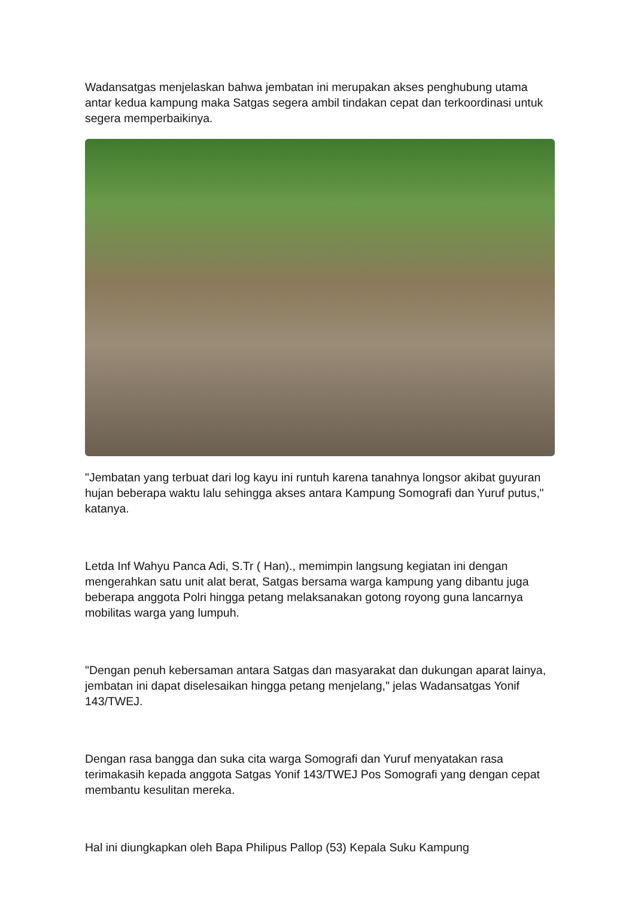Wadansatgas menjelaskan bahwa jembatan ini merupakan akses penghubung utama antar kedua kampung maka Satgas segera ambil tindakan cepat dan terkoordinasi untuk segera memperbaikinya.
"Jembatan yang terbuat dari log kayu ini runtuh karena tanahnya longsor akibat guyuran hujan beberapa waktu lalu sehingga akses antara Kampung Somografi dan Yuruf putus," katanya.
Letda Inf Wahyu Panca Adi, S.Tr ( Han)., memimpin langsung kegiatan ini dengan mengerahkan satu unit alat berat, Satgas bersama warga kampung yang dibantu juga beberapa anggota Polri hingga petang melaksanakan gotong royong guna lancarnya mobilitas warga yang lumpuh.
"Dengan penuh kebersaman antara Satgas dan masyarakat dan dukungan aparat lainya, jembatan ini dapat diselesaikan hingga petang menjelang," jelas Wadansatgas Yonif 143/TWEJ.
Dengan rasa bangga dan suka cita warga Somografi dan Yuruf menyatakan rasa terimakasih kepada anggota Satgas Yonif 143/TWEJ Pos Somografi yang dengan cepat membantu kesulitan mereka.
Hal ini diungkapkan oleh Bapa Philipus Pallop (53) Kepala Suku Kampung